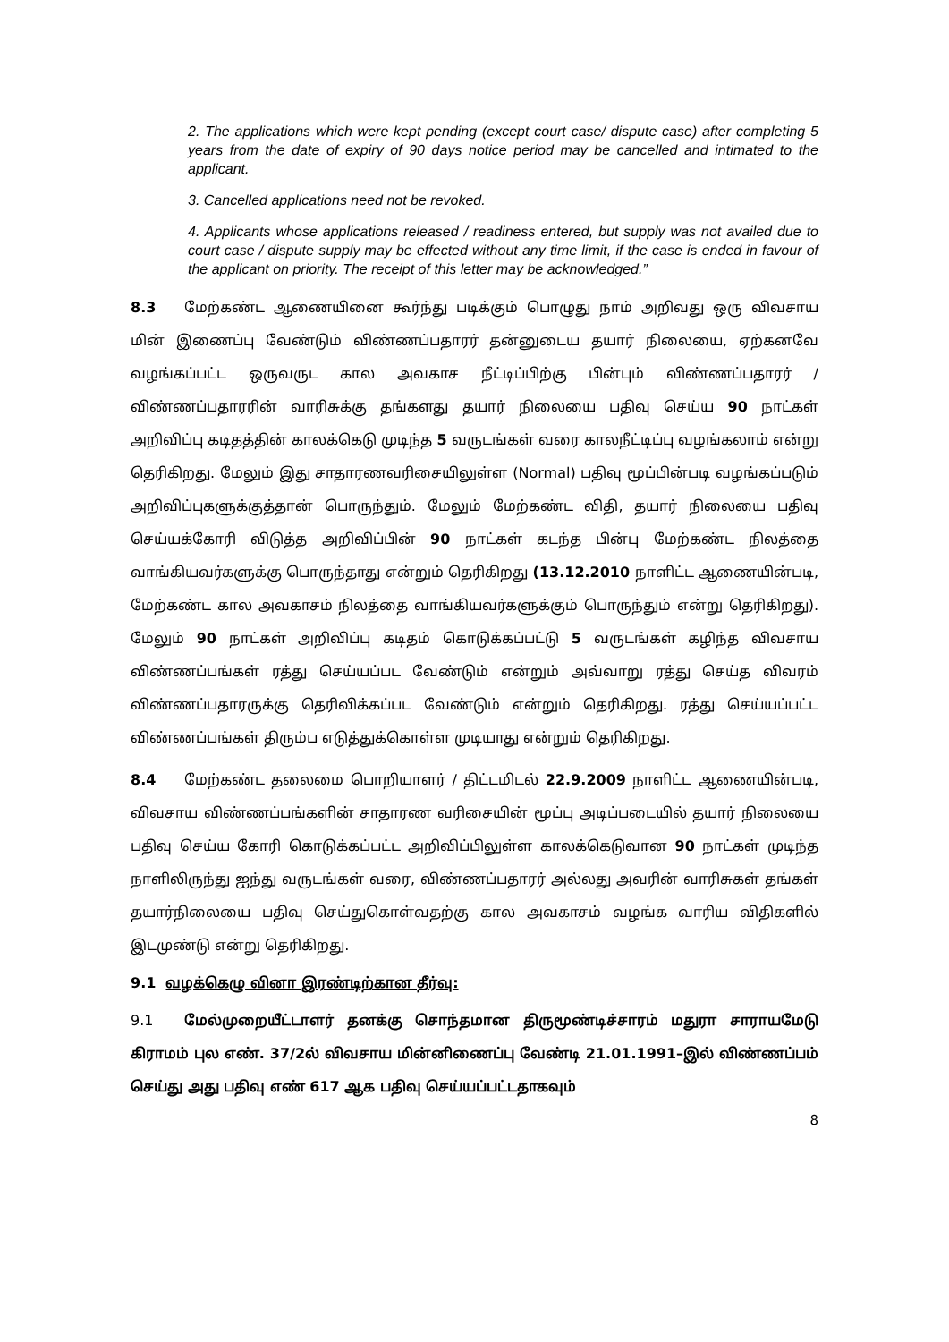2. The applications which were kept pending (except court case/ dispute case) after completing 5 years from the date of expiry of 90 days notice period may be cancelled and intimated to the applicant.
3. Cancelled applications need not be revoked.
4. Applicants whose applications released / readiness entered, but supply was not availed due to court case / dispute supply may be effected without any time limit, if the case is ended in favour of the applicant on priority. The receipt of this letter may be acknowledged.”
8.3 மேற்கண்ட ஆணையினை கூர்ந்து படிக்கும் பொழுது நாம் அறிவது ஒரு விவசாய மின் இணைப்பு வேண்டும் விண்ணப்பதாரர் தன்னுடைய தயார் நிலையை, ஏற்கனவே வழங்கப்பட்ட ஒருவருட கால அவகாச நீட்டிப்பிற்கு பின்பும் விண்ணப்பதாரர் / விண்ணப்பதாரரின் வாரிசுக்கு தங்களது தயார் நிலையை பதிவு செய்ய 90 நாட்கள் அறிவிப்பு கடிதத்தின் காலக்கெடு முடிந்த 5 வருடங்கள் வரை காலநீட்டிப்பு வழங்கலாம் என்று தெரிகிறது. மேலும் இது சாதாரணவரிசையிலுள்ள (Normal) பதிவு மூப்பின்படி வழங்கப்படும் அறிவிப்புகளுக்குத்தான் பொருந்தும். மேலும் மேற்கண்ட விதி, தயார் நிலையை பதிவு செய்யக்கோரி விடுத்த அறிவிப்பின் 90 நாட்கள் கடந்த பின்பு மேற்கண்ட நிலத்தை வாங்கியவர்களுக்கு பொருந்தாது என்றும் தெரிகிறது (13.12.2010 நாளிட்ட ஆணையின்படி, மேற்கண்ட கால அவகாசம் நிலத்தை வாங்கியவர்களுக்கும் பொருந்தும் என்று தெரிகிறது). மேலும் 90 நாட்கள் அறிவிப்பு கடிதம் கொடுக்கப்பட்டு 5 வருடங்கள் கழிந்த விவசாய விண்ணப்பங்கள் ரத்து செய்யப்பட வேண்டும் என்றும் அவ்வாறு ரத்து செய்த விவரம் விண்ணப்பதாரருக்கு தெரிவிக்கப்பட வேண்டும் என்றும் தெரிகிறது. ரத்து செய்யப்பட்ட விண்ணப்பங்கள் திரும்ப எடுத்துக்கொள்ள முடியாது என்றும் தெரிகிறது.
8.4 மேற்கண்ட தலைமை பொறியாளர் / திட்டமிடல் 22.9.2009 நாளிட்ட ஆணையின்படி, விவசாய விண்ணப்பங்களின் சாதாரண வரிசையின் மூப்பு அடிப்படையில் தயார் நிலையை பதிவு செய்ய கோரி கொடுக்கப்பட்ட அறிவிப்பிலுள்ள காலக்கெடுவான 90 நாட்கள் முடிந்த நாளிலிருந்து ஐந்து வருடங்கள் வரை, விண்ணப்பதாரர் அல்லது அவரின் வாரிசுகள் தங்கள் தயார்நிலையை பதிவு செய்துகொள்வதற்கு கால அவகாசம் வழங்க வாரிய விதிகளில் இடமுண்டு என்று தெரிகிறது.
9.1 வழக்கெழு வினா இரண்டிற்கான தீர்வு:
9.1 மேல்முறையீட்டாளர் தனக்கு சொந்தமான திருமூண்டிச்சாரம் மதுரா சாராயமேடு கிராமம் புல எண். 37/2ல் விவசாய மின்னிணைப்பு வேண்டி 21.01.1991–இல் விண்ணப்பம் செய்து அது பதிவு எண் 617 ஆக பதிவு செய்யப்பட்டதாகவும்
8